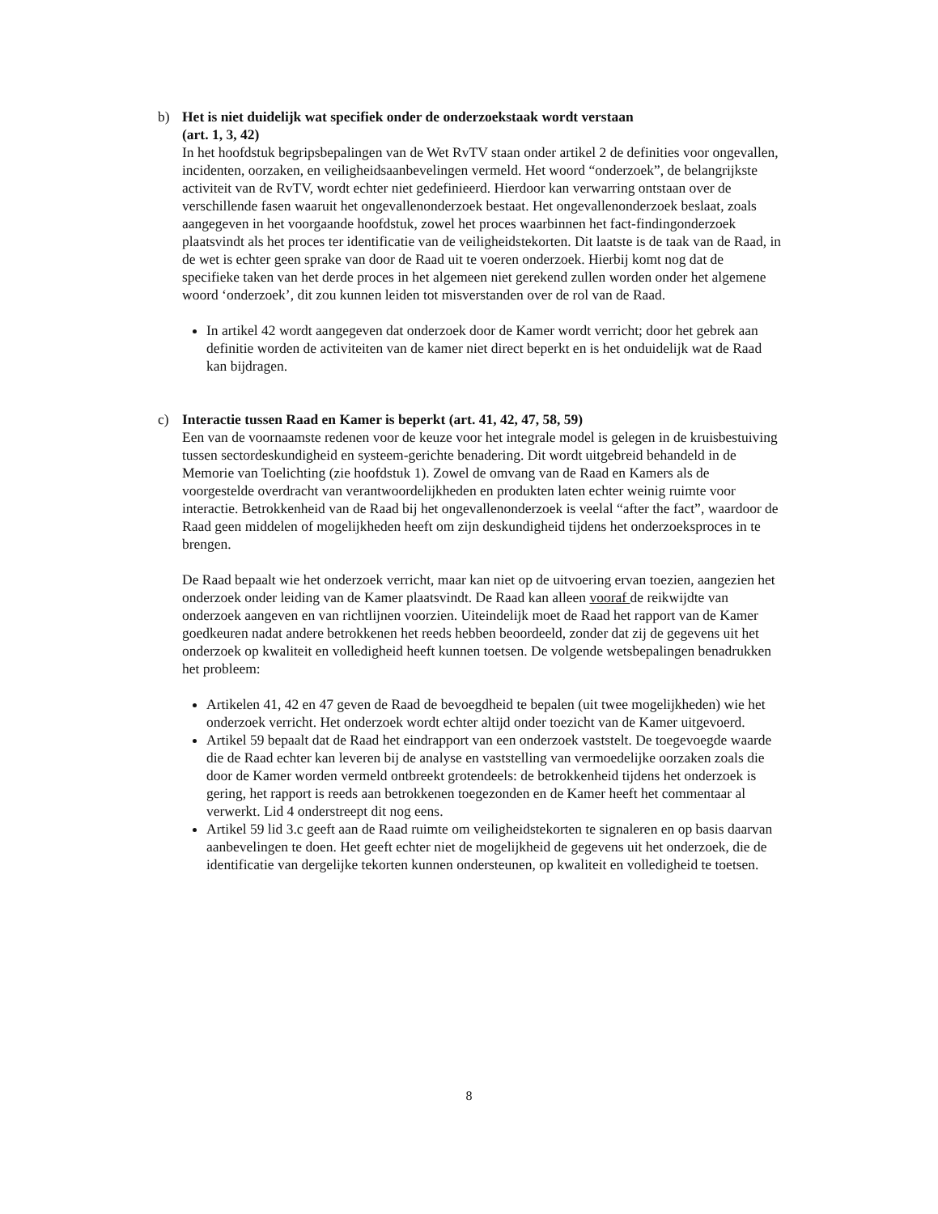b) Het is niet duidelijk wat specifiek onder de onderzoekstaak wordt verstaan
(art. 1, 3, 42)
In het hoofdstuk begripsbepalingen van de Wet RvTV staan onder artikel 2 de definities voor ongevallen, incidenten, oorzaken, en veiligheidsaanbevelingen vermeld. Het woord “onderzoek”, de belangrijkste activiteit van de RvTV, wordt echter niet gedefinieerd. Hierdoor kan verwarring ontstaan over de verschillende fasen waaruit het ongevallenonderzoek bestaat. Het ongevallenonderzoek beslaat, zoals aangegeven in het voorgaande hoofdstuk, zowel het proces waarbinnen het fact-findingonderzoek plaatsvindt als het proces ter identificatie van de veiligheidstekorten. Dit laatste is de taak van de Raad, in de wet is echter geen sprake van door de Raad uit te voeren onderzoek. Hierbij komt nog dat de specifieke taken van het derde proces in het algemeen niet gerekend zullen worden onder het algemene woord ‘onderzoek’, dit zou kunnen leiden tot misverstanden over de rol van de Raad.
In artikel 42 wordt aangegeven dat onderzoek door de Kamer wordt verricht; door het gebrek aan definitie worden de activiteiten van de kamer niet direct beperkt en is het onduidelijk wat de Raad kan bijdragen.
c) Interactie tussen Raad en Kamer is beperkt (art. 41, 42, 47, 58, 59)
Een van de voornaamste redenen voor de keuze voor het integrale model is gelegen in de kruisbestuiving tussen sectordeskundigheid en systeem-gerichte benadering. Dit wordt uitgebreid behandeld in de Memorie van Toelichting (zie hoofdstuk 1). Zowel de omvang van de Raad en Kamers als de voorgestelde overdracht van verantwoordelijkheden en produkten laten echter weinig ruimte voor interactie. Betrokkenheid van de Raad bij het ongevallenonderzoek is veelal “after the fact”, waardoor de Raad geen middelen of mogelijkheden heeft om zijn deskundigheid tijdens het onderzoeksproces in te brengen.
De Raad bepaalt wie het onderzoek verricht, maar kan niet op de uitvoering ervan toezien, aangezien het onderzoek onder leiding van de Kamer plaatsvindt. De Raad kan alleen vooraf de reikwijdte van onderzoek aangeven en van richtlijnen voorzien. Uiteindelijk moet de Raad het rapport van de Kamer goedkeuren nadat andere betrokkenen het reeds hebben beoordeeld, zonder dat zij de gegevens uit het onderzoek op kwaliteit en volledigheid heeft kunnen toetsen. De volgende wetsbepalingen benadrukken het probleem:
Artikelen 41, 42 en 47 geven de Raad de bevoegdheid te bepalen (uit twee mogelijkheden) wie het onderzoek verricht. Het onderzoek wordt echter altijd onder toezicht van de Kamer uitgevoerd.
Artikel 59 bepaalt dat de Raad het eindrapport van een onderzoek vaststelt. De toegevoegde waarde die de Raad echter kan leveren bij de analyse en vaststelling van vermoedelijke oorzaken zoals die door de Kamer worden vermeld ontbreekt grotendeels: de betrokkenheid tijdens het onderzoek is gering, het rapport is reeds aan betrokkenen toegezonden en de Kamer heeft het commentaar al verwerkt. Lid 4 onderstreept dit nog eens.
Artikel 59 lid 3.c geeft aan de Raad ruimte om veiligheidstekorten te signaleren en op basis daarvan aanbevelingen te doen. Het geeft echter niet de mogelijkheid de gegevens uit het onderzoek, die de identificatie van dergelijke tekorten kunnen ondersteunen, op kwaliteit en volledigheid te toetsen.
8